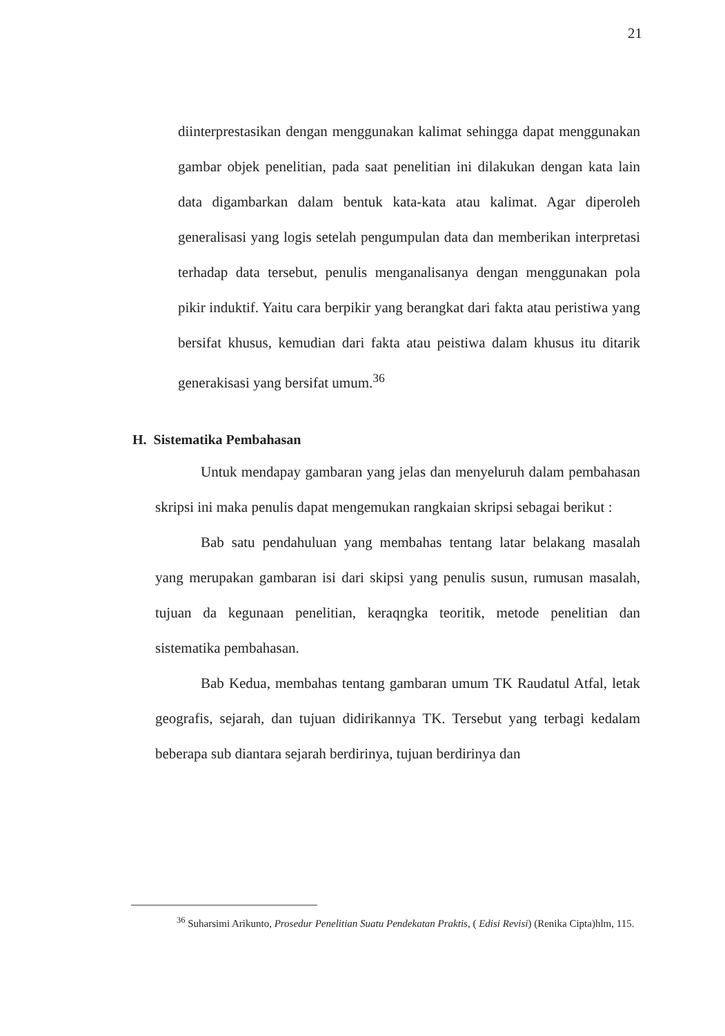21
diinterprestasikan dengan menggunakan kalimat sehingga dapat menggunakan gambar objek penelitian, pada saat penelitian ini dilakukan dengan kata lain data digambarkan dalam bentuk kata-kata atau kalimat. Agar diperoleh generalisasi yang logis setelah pengumpulan data dan memberikan interpretasi terhadap data tersebut, penulis menganalisanya dengan menggunakan pola pikir induktif. Yaitu cara berpikir yang berangkat dari fakta atau peristiwa yang bersifat khusus, kemudian dari fakta atau peistiwa dalam khusus itu ditarik generakisasi yang bersifat umum.<sup>36</sup>
H. Sistematika Pembahasan
Untuk mendapay gambaran yang jelas dan menyeluruh dalam pembahasan skripsi ini maka penulis dapat mengemukan rangkaian skripsi sebagai berikut :
Bab satu pendahuluan yang membahas tentang latar belakang masalah yang merupakan gambaran isi dari skipsi yang penulis susun, rumusan masalah, tujuan da kegunaan penelitian, keraqngka teoritik, metode penelitian dan sistematika pembahasan.
Bab Kedua, membahas tentang gambaran umum TK Raudatul Atfal, letak geografis, sejarah, dan tujuan didirikannya TK. Tersebut yang terbagi kedalam beberapa sub diantara sejarah berdirinya, tujuan berdirinya dan
<sup>36</sup> Suharsimi Arikunto, Prosedur Penelitian Suatu Pendekatan Praktis, ( Edisi Revisi) (Renika Cipta)hlm, 115.